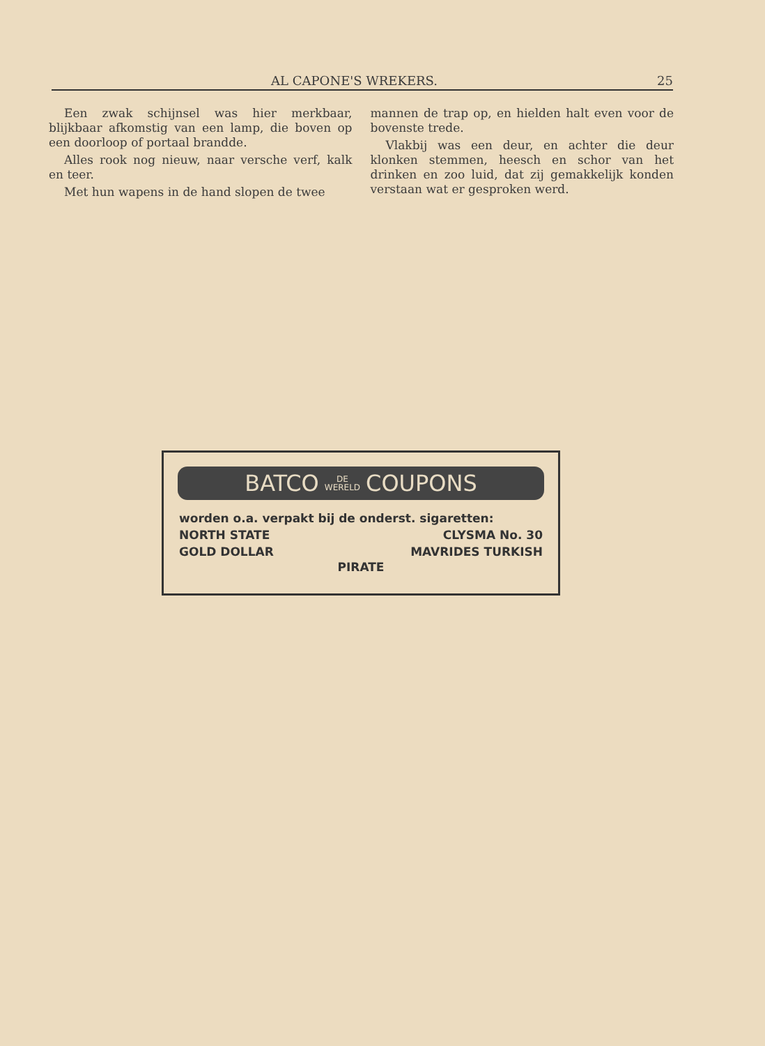AL CAPONE'S WREKERS. 25
Een zwak schijnsel was hier merkbaar, blijkbaar afkomstig van een lamp, die boven op een doorloop of portaal brandde.
Alles rook nog nieuw, naar versche verf, kalk en teer.
Met hun wapens in de hand slopen de twee
mannen de trap op, en hielden halt even voor de bovenste trede.
Vlakbij was een deur, en achter die deur klonken stemmen, heesch en schor van het drinken en zoo luid, dat zij gemakkelijk konden verstaan wat er gesproken werd.
BATCO DE
WERELD COUPONS
worden o.a. verpakt bij de onderst. sigaretten:
NORTH STATE CLYSMA No. 30
GOLD DOLLAR MAVRIDES TURKISH
PIRATE